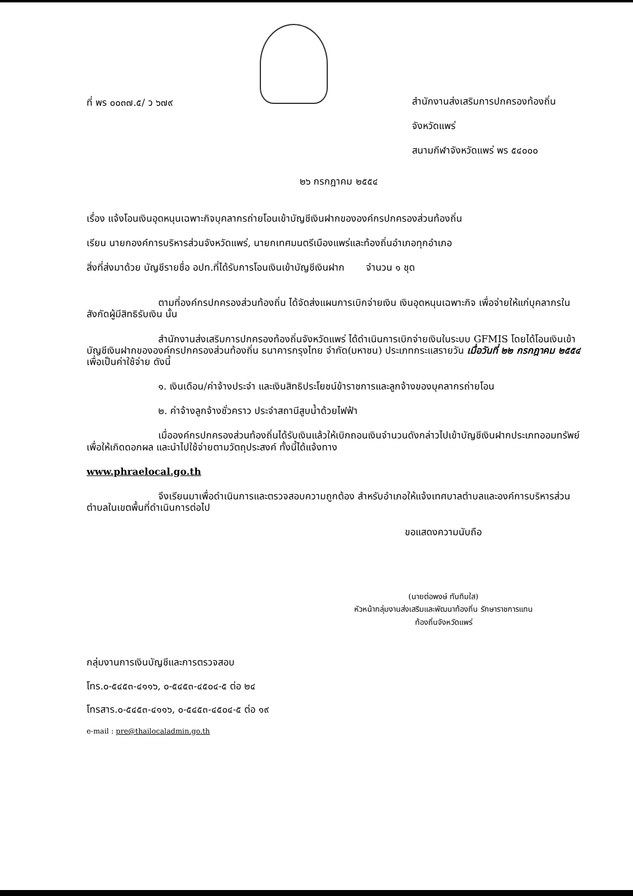ที่ พร ๐๐๓๗.๕/ ว ๖๗๙
สำนักงานส่งเสริมการปกครองท้องถิ่น
จังหวัดแพร่
สนามกีฬาจังหวัดแพร่ พร ๕๔๐๐๐
๒๖ กรกฎาคม ๒๕๕๔
เรื่อง แจ้งโอนเงินอุดหนุนเฉพาะกิจบุคลากรถ่ายโอนเข้าบัญชีเงินฝากขององค์กรปกครองส่วนท้องถิ่น
เรียน นายกองค์การบริหารส่วนจังหวัดแพร่, นายกเทศมนตรีเมืองแพร่และท้องถิ่นอำเภอทุกอำเภอ
สิ่งที่ส่งมาด้วย บัญชีรายชื่อ อปท.ที่ได้รับการโอนเงินเข้าบัญชีเงินฝาก จำนวน ๑ ชุด
ตามที่องค์กรปกครองส่วนท้องถิ่น ได้จัดส่งแผนการเบิกจ่ายเงิน เงินอุดหนุนเฉพาะกิจ เพื่อจ่ายให้แก่บุคลากรในสังกัดผู้มีสิทธิรับเงิน นั้น
สำนักงานส่งเสริมการปกครองท้องถิ่นจังหวัดแพร่ ได้ดำเนินการเบิกจ่ายเงินในระบบ GFMIS โดยได้โอนเงินเข้าบัญชีเงินฝากขององค์กรปกครองส่วนท้องถิ่น ธนาคารกรุงไทย จำกัด(มหาชน) ประเภทกระแสรายวัน เมื่อวันที่ ๒๒ กรกฎาคม ๒๕๕๔ เพื่อเป็นค่าใช้จ่าย ดังนี้
๑. เงินเดือน/ค่าจ้างประจำ และเงินสิทธิประโยชน์ข้าราชการและลูกจ้างของบุคลากรถ่ายโอน
๒. ค่าจ้างลูกจ้างชั่วคราว ประจำสถานีสูบน้ำด้วยไฟฟ้า
เมื่อองค์กรปกครองส่วนท้องถิ่นได้รับเงินแล้วให้เบิกถอนเงินจำนวนดังกล่าวไปเข้าบัญชีเงินฝากประเภทออมทรัพย์ เพื่อให้เกิดดอกผล และนำไปใช้จ่ายตามวัตถุประสงค์ ทั้งนี้ได้แจ้งทาง
www.phraelocal.go.th
จึงเรียนมาเพื่อดำเนินการและตรวจสอบความถูกต้อง สำหรับอำเภอให้แจ้งเทศบาลตำบลและองค์การบริหารส่วนตำบลในเขตพื้นที่ดำเนินการต่อไป
ขอแสดงความนับถือ
(นายต่อพงษ์ ทับทิมใส)
หัวหน้ากลุ่มงานส่งเสริมและพัฒนาท้องถิ่น รักษาราชการแทน
ท้องถิ่นจังหวัดแพร่
กลุ่มงานการเงินบัญชีและการตรวจสอบ
โทร.๐-๕๔๕๓-๔๑๑๖, ๐-๕๔๕๓-๔๕๐๔-๕ ต่อ ๒๔
โทรสาร.๐-๕๔๕๓-๔๑๑๖, ๐-๕๔๕๓-๔๕๐๔-๕ ต่อ ๑๙
e-mail : pre@thailocaladmin.go.th